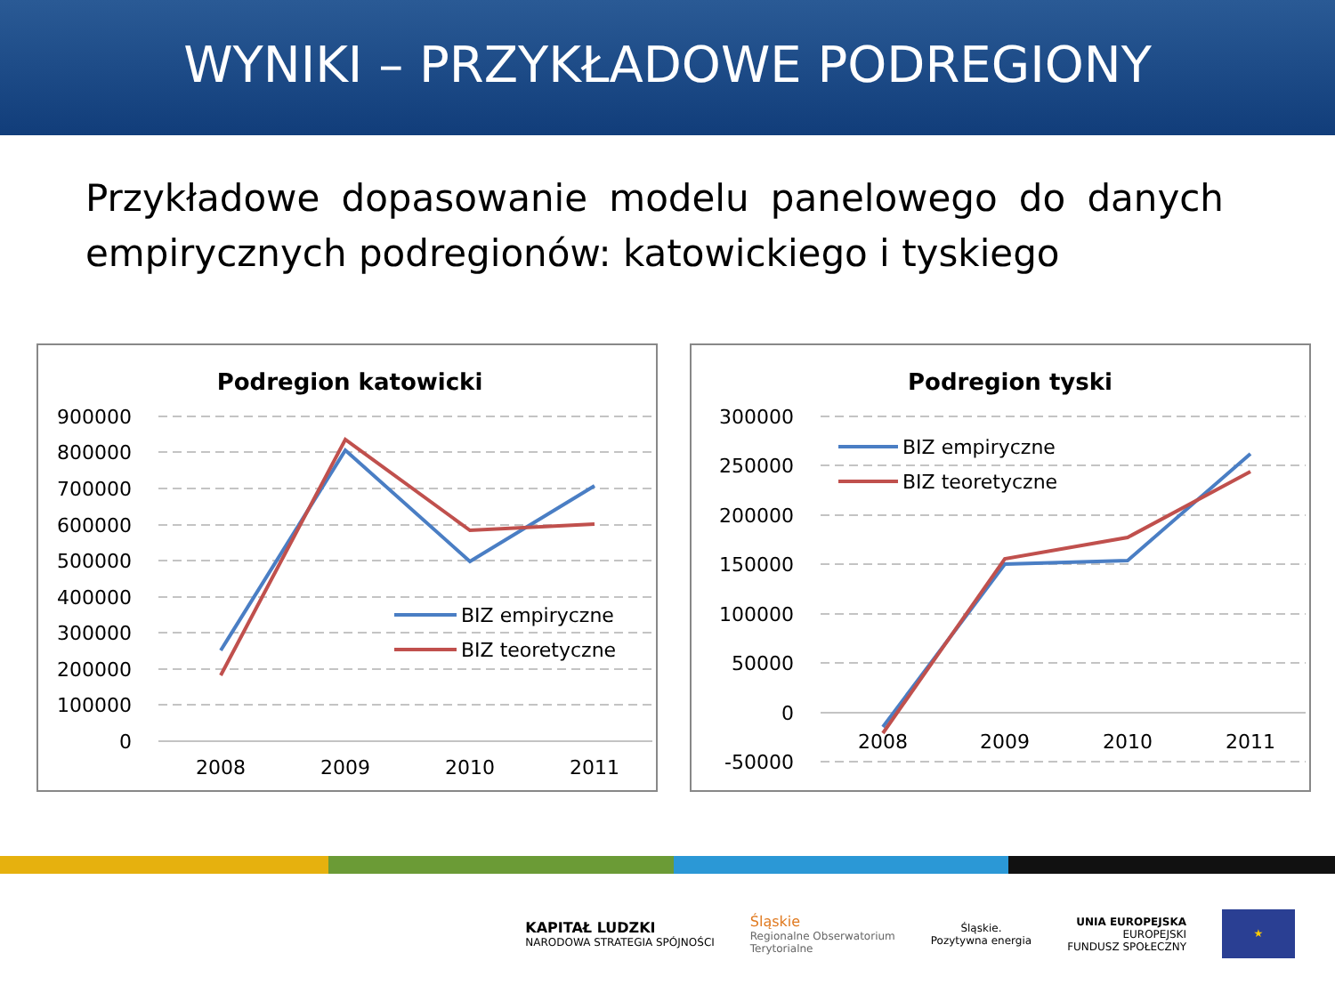WYNIKI – PRZYKŁADOWE PODREGIONY
Przykładowe dopasowanie modelu panelowego do danych empirycznych podregionów: katowickiego i tyskiego
Podregion katowicki
900000
800000
700000
600000
500000
400000
300000
200000
100000
0
2008
2009
2010
2011
BIZ empiryczne
BIZ teoretyczne
Podregion tyski
300000
250000
200000
150000
100000
50000
0
-50000
2008
2009
2010
2011
BIZ empiryczne
BIZ teoretyczne
KAPITAŁ LUDZKI
NARODOWA STRATEGIA SPÓJNOŚCI
Śląskie
Regionalne Obserwatorium
Terytorialne
Śląskie.
Pozytywna energia
UNIA EUROPEJSKA
EUROPEJSKI
FUNDUSZ SPOŁECZNY
★